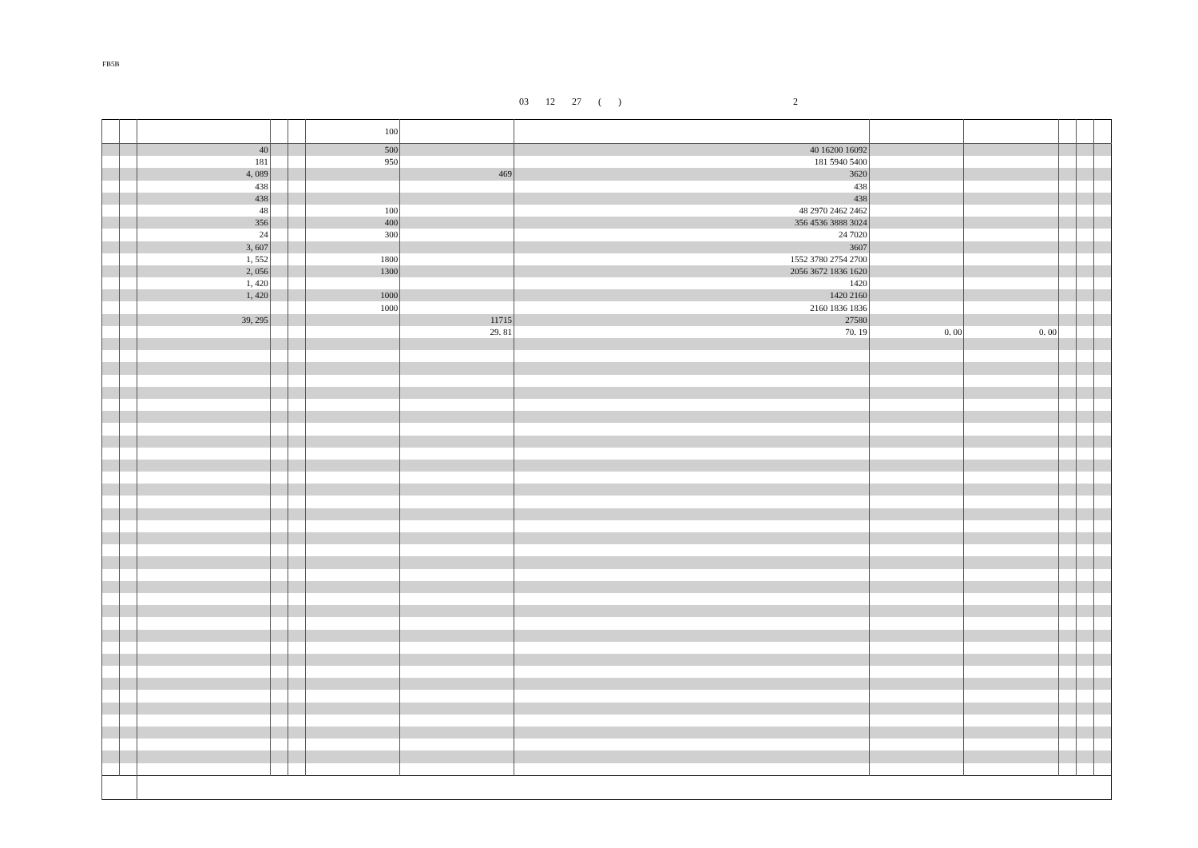FB5B
03 12 27 ( ) 2
| | | | | | 100 | | | | | | | |
| | | 40 | | | 500 | | 40 16200 16092 | | | | | |
| | | 181 | | | 950 | | 181 5940 5400 | | | | | |
| | | 4, 089 | | | | 469 | 3620 | | | | | |
| | | 438 | | | | | 438 | | | | | |
| | | 438 | | | | | 438 | | | | | |
| | | 48 | | | 100 | | 48 2970 2462 2462 | | | | | |
| | | 356 | | | 400 | | 356 4536 3888 3024 | | | | | |
| | | 24 | | | 300 | | 24 7020 | | | | | |
| | | 3, 607 | | | | | 3607 | | | | | |
| | | 1, 552 | | | 1800 | | 1552 3780 2754 2700 | | | | | |
| | | 2, 056 | | | 1300 | | 2056 3672 1836 1620 | | | | | |
| | | 1, 420 | | | | | 1420 | | | | | |
| | | 1, 420 | | | 1000 | | 1420 2160 | | | | | |
| | | | | | 1000 | | 2160 1836 1836 | | | | | |
| | | 39, 295 | | | | 11715 | 27580 | | | | | |
| | | | | | | 29. 81 | 70. 19 | 0. 00 | 0. 00 | | | |